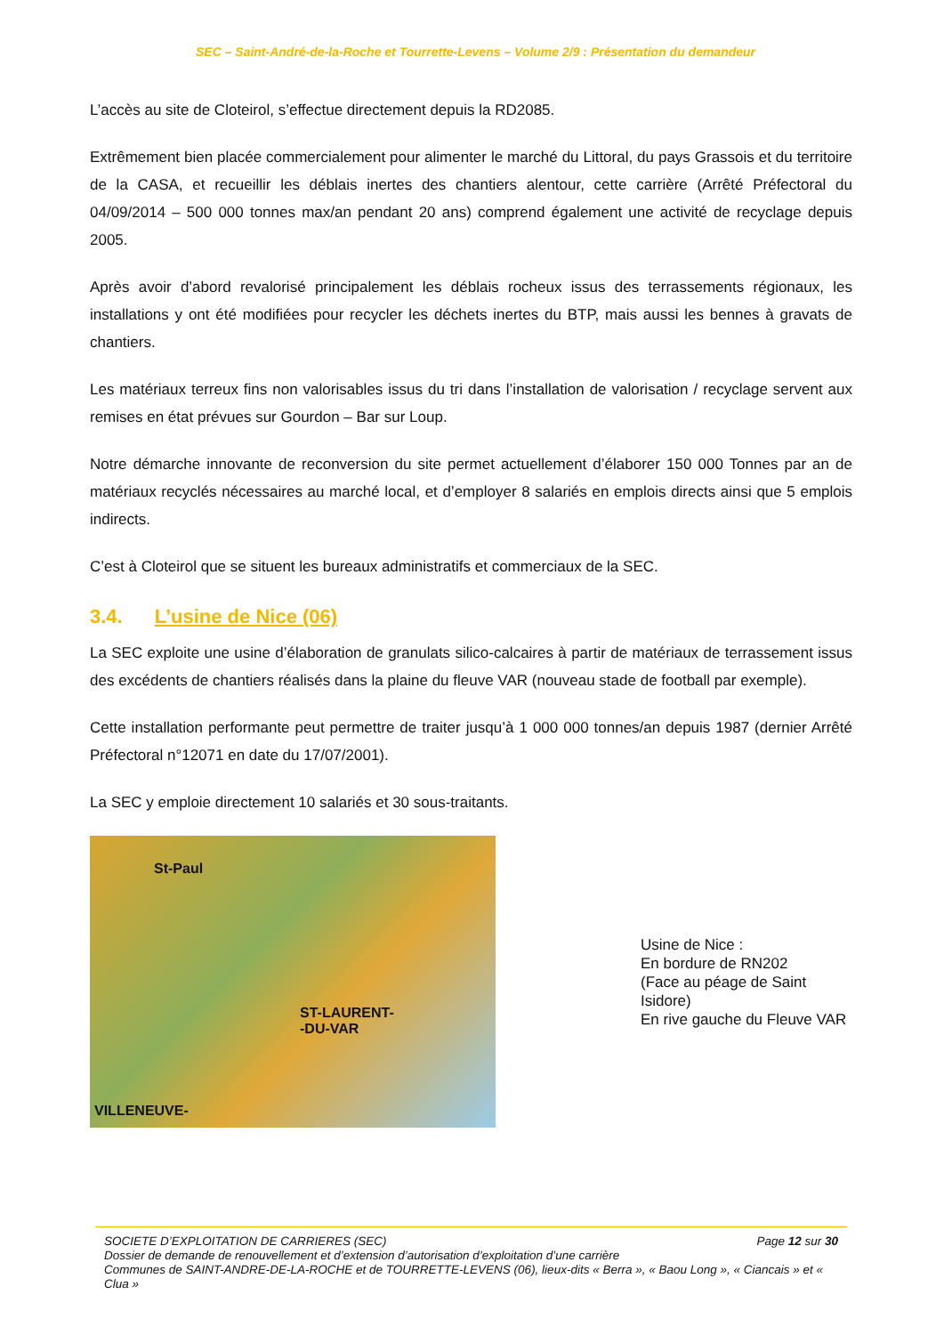SEC – Saint-André-de-la-Roche et Tourrette-Levens – Volume 2/9 : Présentation du demandeur
L’accès au site de Cloteirol, s’effectue directement depuis la RD2085.
Extrêmement bien placée commercialement pour alimenter le marché du Littoral, du pays Grassois et du territoire de la CASA, et recueillir les déblais inertes des chantiers alentour, cette carrière (Arrêté Préfectoral du 04/09/2014 – 500 000 tonnes max/an pendant 20 ans) comprend également une activité de recyclage depuis 2005.
Après avoir d’abord revalorisé principalement les déblais rocheux issus des terrassements régionaux, les installations y ont été modifiées pour recycler les déchets inertes du BTP, mais aussi les bennes à gravats de chantiers.
Les matériaux terreux fins non valorisables issus du tri dans l’installation de valorisation / recyclage servent aux remises en état prévues sur Gourdon – Bar sur Loup.
Notre démarche innovante de reconversion du site permet actuellement d’élaborer 150 000 Tonnes par an de matériaux recyclés nécessaires au marché local, et d’employer 8 salariés en emplois directs ainsi que 5 emplois indirects.
C’est à Cloteirol que se situent les bureaux administratifs et commerciaux de la SEC.
3.4. L’usine de Nice (06)
La SEC exploite une usine d’élaboration de granulats silico-calcaires à partir de matériaux de terrassement issus des excédents de chantiers réalisés dans la plaine du fleuve VAR (nouveau stade de football par exemple).
Cette installation performante peut permettre de traiter jusqu’à 1 000 000 tonnes/an depuis 1987 (dernier Arrêté Préfectoral n°12071 en date du 17/07/2001).
La SEC y emploie directement 10 salariés et 30 sous-traitants.
St-Paul
ST-LAURENT-
-DU-VAR
VILLENEUVE-
Usine de Nice :
En bordure de RN202
(Face au péage de Saint Isidore)
En rive gauche du Fleuve VAR
Page 12 sur 30 SOCIETE D’EXPLOITATION DE CARRIERES (SEC)
Dossier de demande de renouvellement et d’extension d’autorisation d’exploitation d’une carrière
Communes de SAINT-ANDRE-DE-LA-ROCHE et de TOURRETTE-LEVENS (06), lieux-dits « Berra », « Baou Long », « Ciancais » et « Clua »